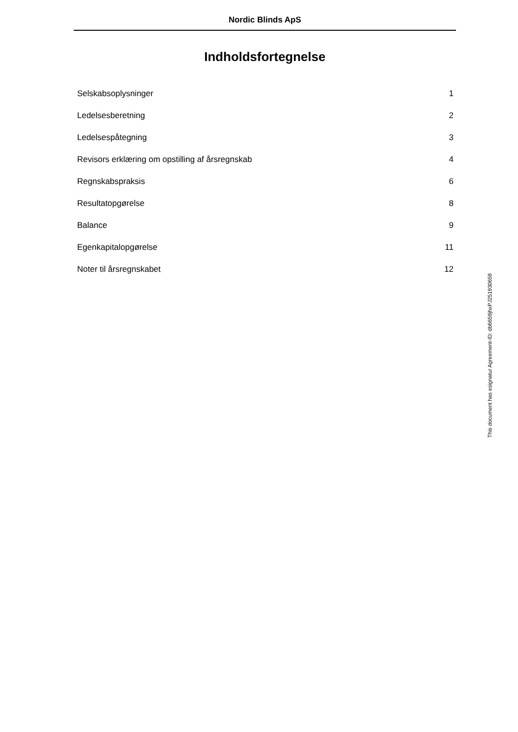Nordic Blinds ApS
Indholdsfortegnelse
Selskabsoplysninger 1
Ledelsesberetning 2
Ledelsespåtegning 3
Revisors erklæring om opstilling af årsregnskab 4
Regnskabspraksis 6
Resultatopgørelse 8
Balance 9
Egenkapitalopgørelse 11
Noter til årsregnskabet 12
This document has esignatur Agreement-ID: db6659jhxPJ251930659